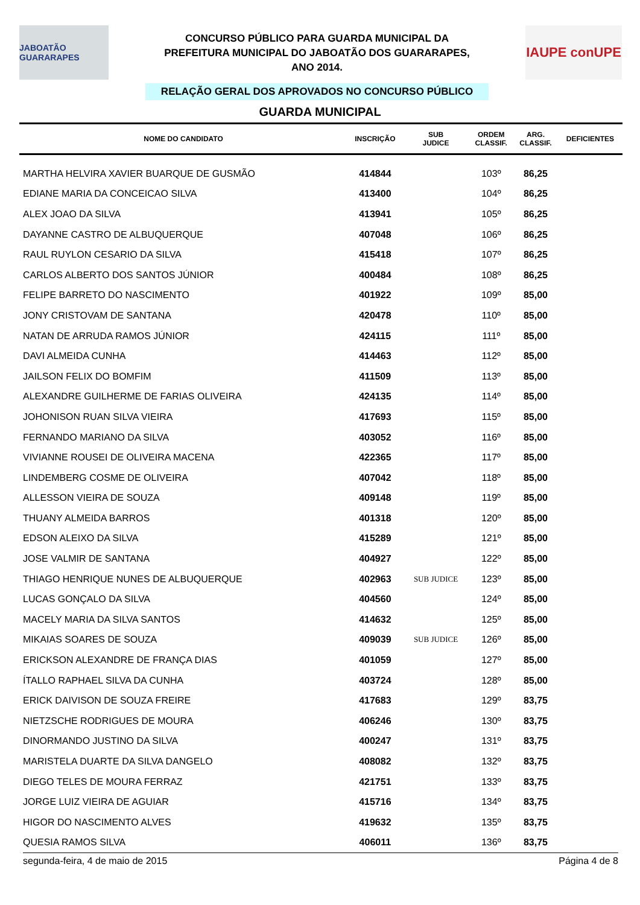JABOATÃO GUARARAPES
CONCURSO PÚBLICO PARA GUARDA MUNICIPAL DA
PREFEITURA MUNICIPAL DO JABOATÃO DOS GUARARAPES,
ANO 2014.
RELAÇÃO GERAL DOS APROVADOS NO CONCURSO PÚBLICO
IAUPE conUPE
GUARDA MUNICIPAL
| NOME DO CANDIDATO | INSCRIÇÃO | SUB JUDICE | ORDEM CLASSIF. | ARG. CLASSIF. | DEFICIENTES |
| --- | --- | --- | --- | --- | --- |
| MARTHA HELVIRA XAVIER BUARQUE DE GUSMÃO | 414844 | | 103º | 86,25 | |
| EDIANE MARIA DA CONCEICAO SILVA | 413400 | | 104º | 86,25 | |
| ALEX JOAO DA SILVA | 413941 | | 105º | 86,25 | |
| DAYANNE CASTRO DE ALBUQUERQUE | 407048 | | 106º | 86,25 | |
| RAUL RUYLON CESARIO DA SILVA | 415418 | | 107º | 86,25 | |
| CARLOS ALBERTO DOS SANTOS JÚNIOR | 400484 | | 108º | 86,25 | |
| FELIPE BARRETO DO NASCIMENTO | 401922 | | 109º | 85,00 | |
| JONY CRISTOVAM DE SANTANA | 420478 | | 110º | 85,00 | |
| NATAN DE ARRUDA RAMOS JÚNIOR | 424115 | | 111º | 85,00 | |
| DAVI ALMEIDA CUNHA | 414463 | | 112º | 85,00 | |
| JAILSON FELIX DO BOMFIM | 411509 | | 113º | 85,00 | |
| ALEXANDRE GUILHERME DE FARIAS OLIVEIRA | 424135 | | 114º | 85,00 | |
| JOHONISON RUAN SILVA VIEIRA | 417693 | | 115º | 85,00 | |
| FERNANDO MARIANO DA SILVA | 403052 | | 116º | 85,00 | |
| VIVIANNE ROUSEI DE OLIVEIRA MACENA | 422365 | | 117º | 85,00 | |
| LINDEMBERG COSME DE OLIVEIRA | 407042 | | 118º | 85,00 | |
| ALLESSON VIEIRA DE SOUZA | 409148 | | 119º | 85,00 | |
| THUANY ALMEIDA BARROS | 401318 | | 120º | 85,00 | |
| EDSON ALEIXO DA SILVA | 415289 | | 121º | 85,00 | |
| JOSE VALMIR DE SANTANA | 404927 | | 122º | 85,00 | |
| THIAGO HENRIQUE NUNES DE ALBUQUERQUE | 402963 | SUB JUDICE | 123º | 85,00 | |
| LUCAS GONÇALO DA SILVA | 404560 | | 124º | 85,00 | |
| MACELY MARIA DA SILVA SANTOS | 414632 | | 125º | 85,00 | |
| MIKAIAS SOARES DE SOUZA | 409039 | SUB JUDICE | 126º | 85,00 | |
| ERICKSON ALEXANDRE DE FRANÇA DIAS | 401059 | | 127º | 85,00 | |
| ÍTALLO RAPHAEL SILVA DA CUNHA | 403724 | | 128º | 85,00 | |
| ERICK DAIVISON DE SOUZA FREIRE | 417683 | | 129º | 83,75 | |
| NIETZSCHE RODRIGUES DE MOURA | 406246 | | 130º | 83,75 | |
| DINORMANDO JUSTINO DA SILVA | 400247 | | 131º | 83,75 | |
| MARISTELA DUARTE DA SILVA DANGELO | 408082 | | 132º | 83,75 | |
| DIEGO TELES DE MOURA FERRAZ | 421751 | | 133º | 83,75 | |
| JORGE LUIZ VIEIRA DE AGUIAR | 415716 | | 134º | 83,75 | |
| HIGOR DO NASCIMENTO ALVES | 419632 | | 135º | 83,75 | |
| QUESIA RAMOS SILVA | 406011 | | 136º | 83,75 | |
segunda-feira, 4 de maio de 2015 Página 4 de 8